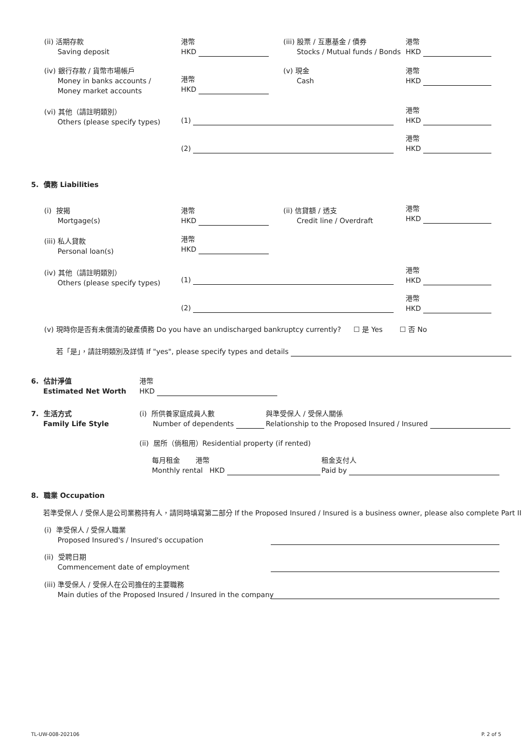(ii) 活期存款
Saving deposit
港幣
HKD
(iii) 股票 / 互惠基金 / 債券
Stocks / Mutual funds / Bonds
港幣
HKD
(iv) 銀行存款 / 貨幣市場帳戶
Money in banks accounts /
Money market accounts
港幣
HKD
(v) 現金
Cash
港幣
HKD
(vi) 其他（請註明類別）
Others (please specify types)
(1)
港幣
HKD
(2)
港幣
HKD
5. 債務 Liabilities
(i) 按揭
Mortgage(s)
港幣
HKD
(ii) 信貸額 / 透支
Credit line / Overdraft
港幣
HKD
(iii) 私人貸款
Personal loan(s)
港幣
HKD
(iv) 其他（請註明類別）
Others (please specify types)
(1)
港幣
HKD
(2)
港幣
HKD
(v) 現時你是否有未償清的破產債務 Do you have an undischarged bankruptcy currently?
☐ 是 Yes ☐ 否 No
若「是」，請註明類別及詳情 If "yes", please specify types and details
6. 估計淨值
Estimated Net Worth
港幣
HKD
7. 生活方式
Family Life Style
(i) 所供養家庭成員人數
Number of dependents
與準受保人 / 受保人關係
Relationship to the Proposed Insured / Insured
(ii) 居所（倘租用）Residential property (if rented)
每月租金 港幣
Monthly rental HKD
租金支付人
Paid by
8. 職業 Occupation
若準受保人 / 受保人是公司業務持有人，請同時填寫第二部分 If the Proposed Insured / Insured is a business owner, please also complete Part II
(i) 準受保人 / 受保人職業
Proposed Insured's / Insured's occupation
(ii) 受聘日期
Commencement date of employment
(iii) 準受保人 / 受保人在公司擔任的主要職務
Main duties of the Proposed Insured / Insured in the company
TL-UW-008-202106 P. 2 of 5